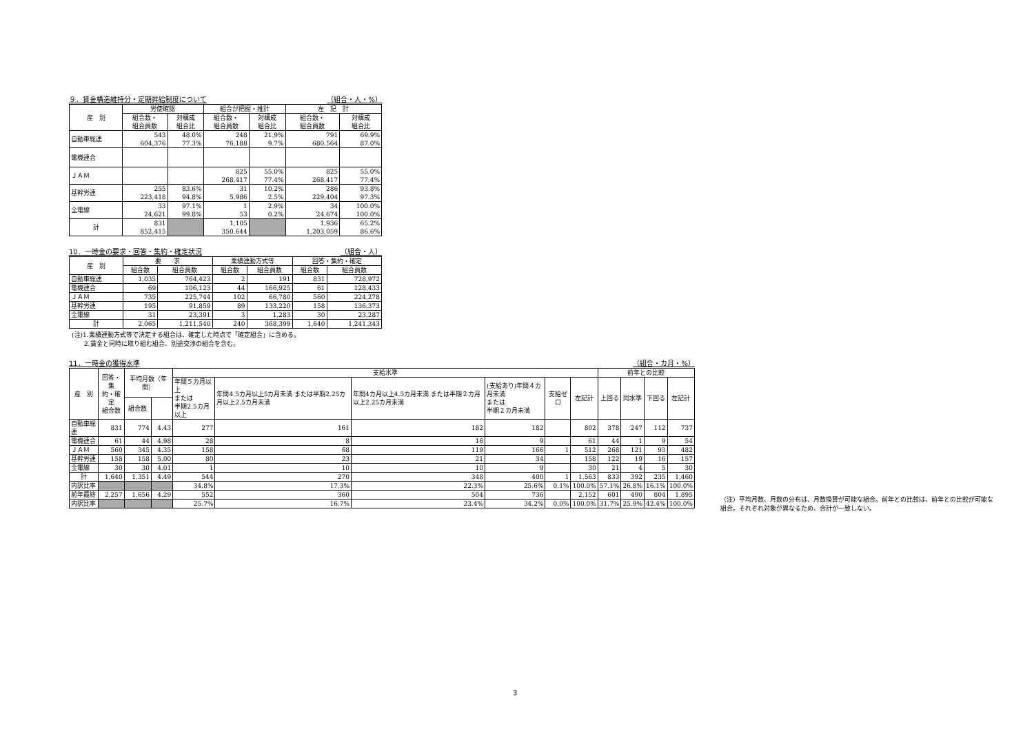９．賃金構造維持分・定期昇給制度について （組合・人・%）
| 産 別 | 労使確認 | | 組合が把握・推計 | | 左 記 計 | |
| --- | --- | --- | --- | --- | --- | --- |
| | 組合数・ 組合員数 | 対構成 組合比 | 組合数・ 組合員数 | 対構成 組合比 | 組合数・ 組合員数 | 対構成 組合比 |
| 自動車総連 | 543 604,376 | 48.0% 77.3% | 248 76,188 | 21.9% 9.7% | 791 680,564 | 69.9% 87.0% |
| 電機連合 | | | | | | |
| ＪＡＭ | | | 825 268,417 | 55.0% 77.4% | 825 268,417 | 55.0% 77.4% |
| 基幹労連 | 255 223,418 | 83.6% 94.8% | 31 5,986 | 10.2% 2.5% | 286 229,404 | 93.8% 97.3% |
| 全電線 | 33 24,621 | 97.1% 99.8% | 1 53 | 2.9% 0.2% | 34 24,674 | 100.0% 100.0% |
| 計 | 831 852,415 | | 1,105 350,644 | | 1,936 1,203,059 | 65.2% 86.6% |
10．一時金の要求・回答・集約・確定状況 （組合・人）
| 産 別 | 要 求 | | 業績連動方式等 | | 回答・集約・確定 | |
| --- | --- | --- | --- | --- | --- | --- |
| | 組合数 | 組合員数 | 組合数 | 組合員数 | 組合数 | 組合員数 |
| 自動車総連 | 1,035 | 764,423 | 2 | 191 | 831 | 728,972 |
| 電機連合 | 69 | 106,123 | 44 | 166,925 | 61 | 128,433 |
| ＪＡＭ | 735 | 225,744 | 102 | 66,780 | 560 | 224,278 |
| 基幹労連 | 195 | 91,859 | 89 | 133,220 | 158 | 136,373 |
| 全電線 | 31 | 23,391 | 3 | 1,283 | 30 | 23,287 |
| 計 | 2,065 | 1,211,540 | 240 | 368,399 | 1,640 | 1,241,343 |
(注)1.業績連動方式等で決定する組合は、確定した時点で「確定組合」に含める。
　　2.賃金と同時に取り組む組合、別途交渉の組合を含む。
11．一時金の獲得水準 （組合・カ月・%）
| 産 別 | 回答・集 約・確定 組合数 | 平均月数（年間） | | 支給水準 | | | | | | 前年との比較 | | | |
| --- | --- | --- | --- | --- | --- | --- | --- | --- | --- | --- | --- | --- | --- |
| | | | | 年間５カ月以上 または 半期2.5カ月以上 | 年間4.5カ月以上5カ月未満 または半期2.25カ月以上2.5カ月未満 | 年間4カ月以上4.5カ月未満 または半期２カ月以上2.25カ月未満 | (支給あり)年間４カ月未満 または 半期２カ月未満 | 支給ゼロ | 左記計 | 上回る | 同水準 | 下回る | 左記計 |
| | | 組合数 | | | | | | | | | | | |
| 自動車総連 | 831 | 774 | 4.43 | 277 | 161 | 182 | 182 | | 802 | 378 | 247 | 112 | 737 |
| 電機連合 | 61 | 44 | 4.98 | 28 | 8 | 16 | 9 | | 61 | 44 | 1 | 9 | 54 |
| ＪＡＭ | 560 | 345 | 4.35 | 158 | 68 | 119 | 166 | 1 | 512 | 268 | 121 | 93 | 482 |
| 基幹労連 | 158 | 158 | 5.00 | 80 | 23 | 21 | 34 | | 158 | 122 | 19 | 16 | 157 |
| 全電線 | 30 | 30 | 4.01 | 1 | 10 | 10 | 9 | | 30 | 21 | 4 | 5 | 30 |
| 計 | 1,640 | 1,351 | 4.49 | 544 | 270 | 348 | 400 | 1 | 1,563 | 833 | 392 | 235 | 1,460 |
| 内訳比率 | | | | 34.8% | 17.3% | 22.3% | 25.6% | 0.1% | 100.0% | 57.1% | 26.8% | 16.1% | 100.0% |
| 前年最終 | 2,257 | 1,656 | 4.29 | 552 | 360 | 504 | 736 | | 2,152 | 601 | 490 | 804 | 1,895 |
| 内訳比率 | | | | 25.7% | 16.7% | 23.4% | 34.2% | 0.0% | 100.0% | 31.7% | 25.9% | 42.4% | 100.0% |
（注）平均月数、月数の分布は、月数換算が可能な組合。前年との比較は、前年との比較が可能な組合。それぞれ対象が異なるため、合計が一致しない。
3